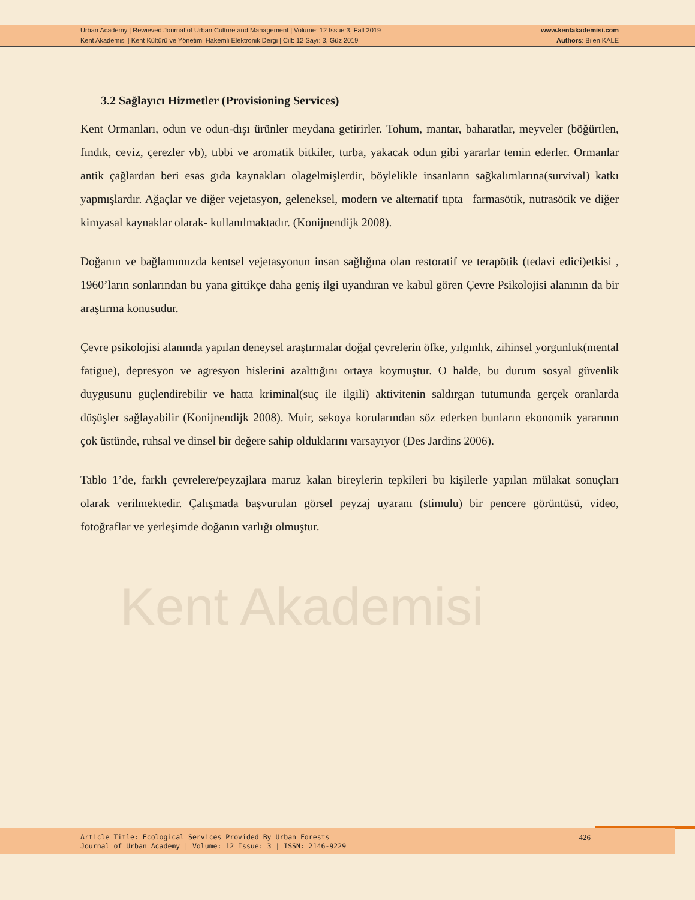Urban Academy | Rewieved Journal of Urban Culture and Management | Volume: 12 Issue:3, Fall 2019
Kent Akademisi | Kent Kültürü ve Yönetimi Hakemli Elektronik Dergi | Cilt: 12 Sayı: 3, Güz 2019
www.kentakademisi.com
Authors: Bilen KALE
Kent Akademisi
3.2 Sağlayıcı Hizmetler (Provisioning Services)
Kent Ormanları, odun ve odun-dışı ürünler meydana getirirler. Tohum, mantar, baharatlar, meyveler (böğürtlen, fındık, ceviz, çerezler vb), tıbbi ve aromatik bitkiler, turba, yakacak odun gibi yararlar temin ederler. Ormanlar antik çağlardan beri esas gıda kaynakları olagelmişlerdir, böylelikle insanların sağkalımlarına(survival) katkı yapmışlardır. Ağaçlar ve diğer vejetasyon, geleneksel, modern ve alternatif tıpta –farmasötik, nutrasötik ve diğer kimyasal kaynaklar olarak- kullanılmaktadır. (Konijnendijk 2008).
Doğanın ve bağlamımızda kentsel vejetasyonun insan sağlığına olan restoratif ve terapötik (tedavi edici)etkisi , 1960’ların sonlarından bu yana gittikçe daha geniş ilgi uyandıran ve kabul gören Çevre Psikolojisi alanının da bir araştırma konusudur.
Çevre psikolojisi alanında yapılan deneysel araştırmalar doğal çevrelerin öfke, yılgınlık, zihinsel yorgunluk(mental fatigue), depresyon ve agresyon hislerini azalttığını ortaya koymuştur. O halde, bu durum sosyal güvenlik duygusunu güçlendirebilir ve hatta kriminal(suç ile ilgili) aktivitenin saldırgan tutumunda gerçek oranlarda düşüşler sağlayabilir (Konijnendijk 2008). Muir, sekoya korularından söz ederken bunların ekonomik yararının çok üstünde, ruhsal ve dinsel bir değere sahip olduklarını varsayıyor (Des Jardins 2006).
Tablo 1’de, farklı çevrelere/peyzajlara maruz kalan bireylerin tepkileri bu kişilerle yapılan mülakat sonuçları olarak verilmektedir. Çalışmada başvurulan görsel peyzaj uyaranı (stimulu) bir pencere görüntüsü, video, fotoğraflar ve yerleşimde doğanın varlığı olmuştur.
Article Title: Ecological Services Provided By Urban Forests
Journal of Urban Academy | Volume: 12 Issue: 3 | ISSN: 2146-9229
426